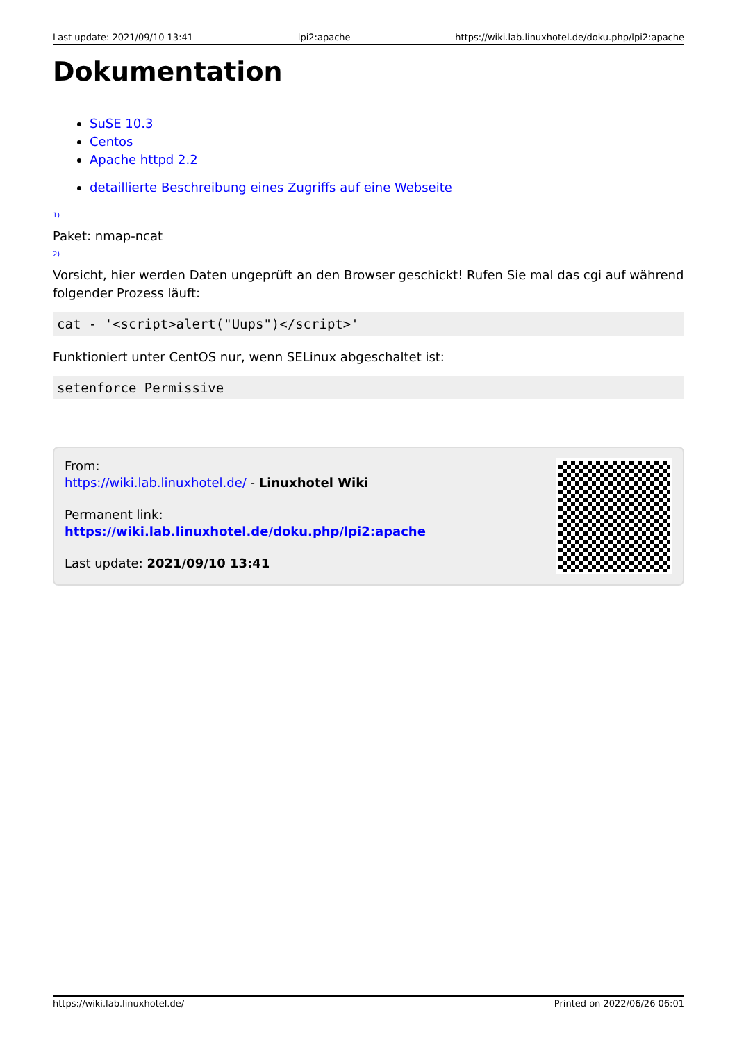Last update: 2021/09/10 13:41 lpi2:apache https://wiki.lab.linuxhotel.de/doku.php/lpi2:apache
Dokumentation
SuSE 10.3
Centos
Apache httpd 2.2
detaillierte Beschreibung eines Zugriffs auf eine Webseite
<sup>1)</sup>
Paket: nmap-ncat
<sup>2)</sup>
Vorsicht, hier werden Daten ungeprüft an den Browser geschickt! Rufen Sie mal das cgi auf während folgender Prozess läuft:
cat - '<script>alert("Uups")</script>'
Funktioniert unter CentOS nur, wenn SELinux abgeschaltet ist:
setenforce Permissive
From:
https://wiki.lab.linuxhotel.de/ - Linuxhotel Wiki
Permanent link:
https://wiki.lab.linuxhotel.de/doku.php/lpi2:apache
Last update: 2021/09/10 13:41
https://wiki.lab.linuxhotel.de/ Printed on 2022/06/26 06:01